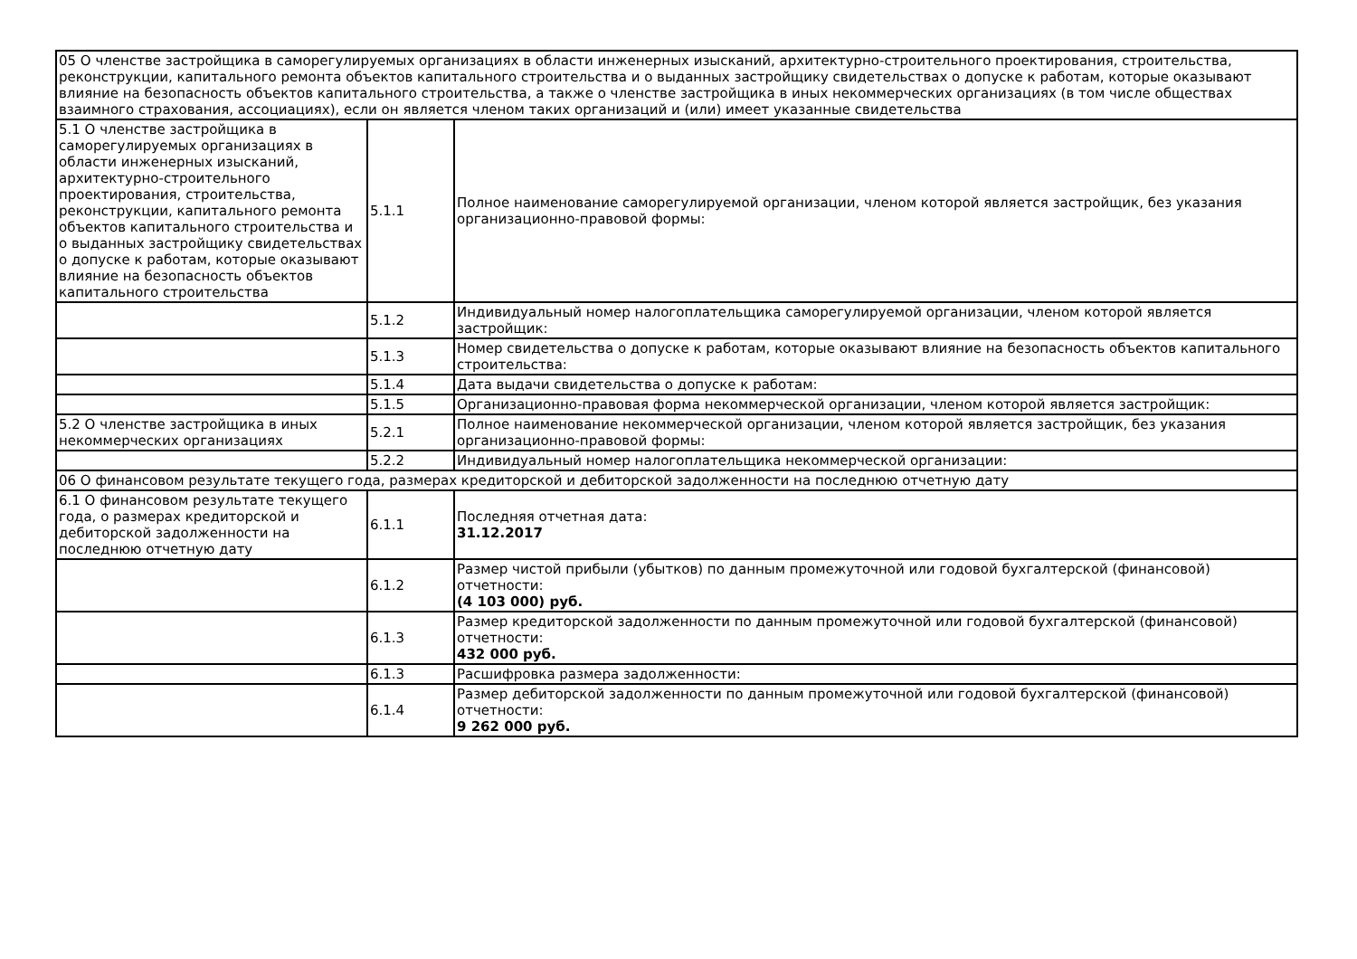| 05 О членстве застройщика в саморегулируемых организациях в области инженерных изысканий, архитектурно-строительного проектирования, строительства, реконструкции, капитального ремонта объектов капитального строительства и о выданных застройщику свидетельствах о допуске к работам, которые оказывают влияние на безопасность объектов капитального строительства, а также о членстве застройщика в иных некоммерческих организациях (в том числе обществах взаимного страхования, ассоциациях), если он является членом таких организаций и (или) имеет указанные свидетельства | | |
| 5.1 О членстве застройщика в саморегулируемых организациях в области инженерных изысканий, архитектурно-строительного проектирования, строительства, реконструкции, капитального ремонта объектов капитального строительства и о выданных застройщику свидетельствах о допуске к работам, которые оказывают влияние на безопасность объектов капитального строительства | 5.1.1 | Полное наименование саморегулируемой организации, членом которой является застройщик, без указания организационно-правовой формы: |
| | 5.1.2 | Индивидуальный номер налогоплательщика саморегулируемой организации, членом которой является застройщик: |
| | 5.1.3 | Номер свидетельства о допуске к работам, которые оказывают влияние на безопасность объектов капитального строительства: |
| | 5.1.4 | Дата выдачи свидетельства о допуске к работам: |
| | 5.1.5 | Организационно-правовая форма некоммерческой организации, членом которой является застройщик: |
| 5.2 О членстве застройщика в иных некоммерческих организациях | 5.2.1 | Полное наименование некоммерческой организации, членом которой является застройщик, без указания организационно-правовой формы: |
| | 5.2.2 | Индивидуальный номер налогоплательщика некоммерческой организации: |
| 06 О финансовом результате текущего года, размерах кредиторской и дебиторской задолженности на последнюю отчетную дату | | |
| 6.1 О финансовом результате текущего года, о размерах кредиторской и дебиторской задолженности на последнюю отчетную дату | 6.1.1 | Последняя отчетная дата: 31.12.2017 |
| | 6.1.2 | Размер чистой прибыли (убытков) по данным промежуточной или годовой бухгалтерской (финансовой) отчетности: (4 103 000) руб. |
| | 6.1.3 | Размер кредиторской задолженности по данным промежуточной или годовой бухгалтерской (финансовой) отчетности: 432 000 руб. |
| | 6.1.3 | Расшифровка размера задолженности: |
| | 6.1.4 | Размер дебиторской задолженности по данным промежуточной или годовой бухгалтерской (финансовой) отчетности: 9 262 000 руб. |